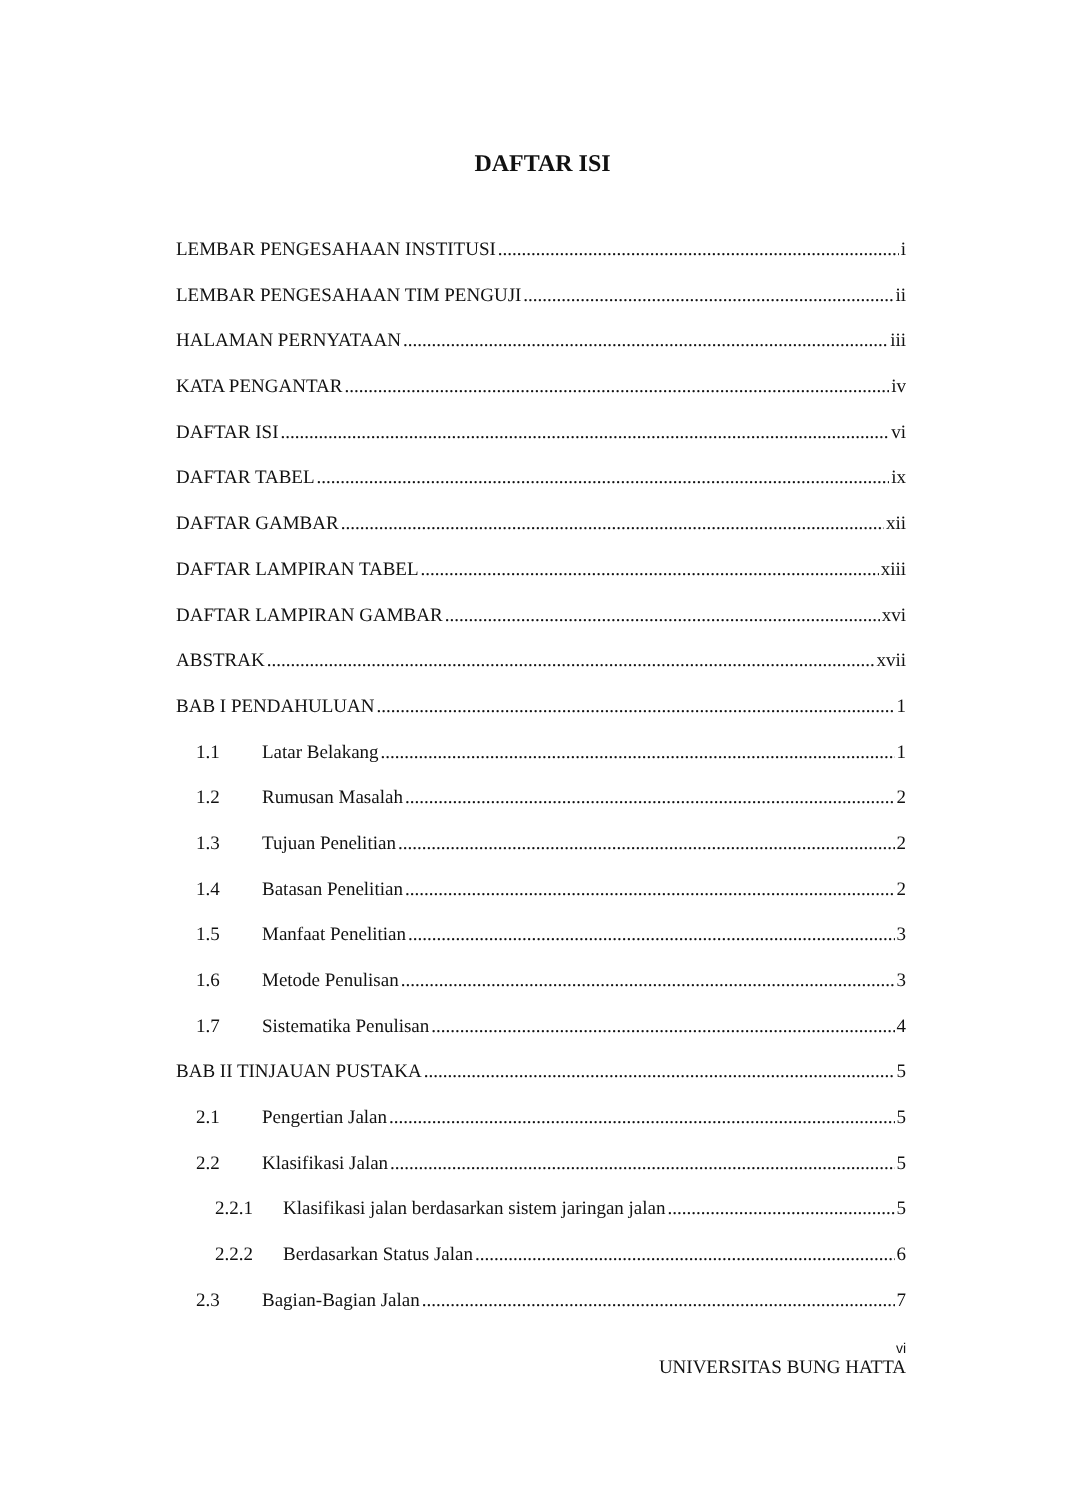DAFTAR ISI
LEMBAR PENGESAHAAN INSTITUSI i
LEMBAR PENGESAHAAN TIM PENGUJI ii
HALAMAN PERNYATAAN iii
KATA PENGANTAR iv
DAFTAR ISI vi
DAFTAR TABEL ix
DAFTAR GAMBAR xii
DAFTAR LAMPIRAN TABEL xiii
DAFTAR LAMPIRAN GAMBAR xvi
ABSTRAK xvii
BAB I PENDAHULUAN 1
1.1 Latar Belakang 1
1.2 Rumusan Masalah 2
1.3 Tujuan Penelitian 2
1.4 Batasan Penelitian 2
1.5 Manfaat Penelitian 3
1.6 Metode Penulisan 3
1.7 Sistematika Penulisan 4
BAB II TINJAUAN PUSTAKA 5
2.1 Pengertian Jalan 5
2.2 Klasifikasi Jalan 5
2.2.1 Klasifikasi jalan berdasarkan sistem jaringan jalan 5
2.2.2 Berdasarkan Status Jalan 6
2.3 Bagian-Bagian Jalan 7
vi
UNIVERSITAS BUNG HATTA